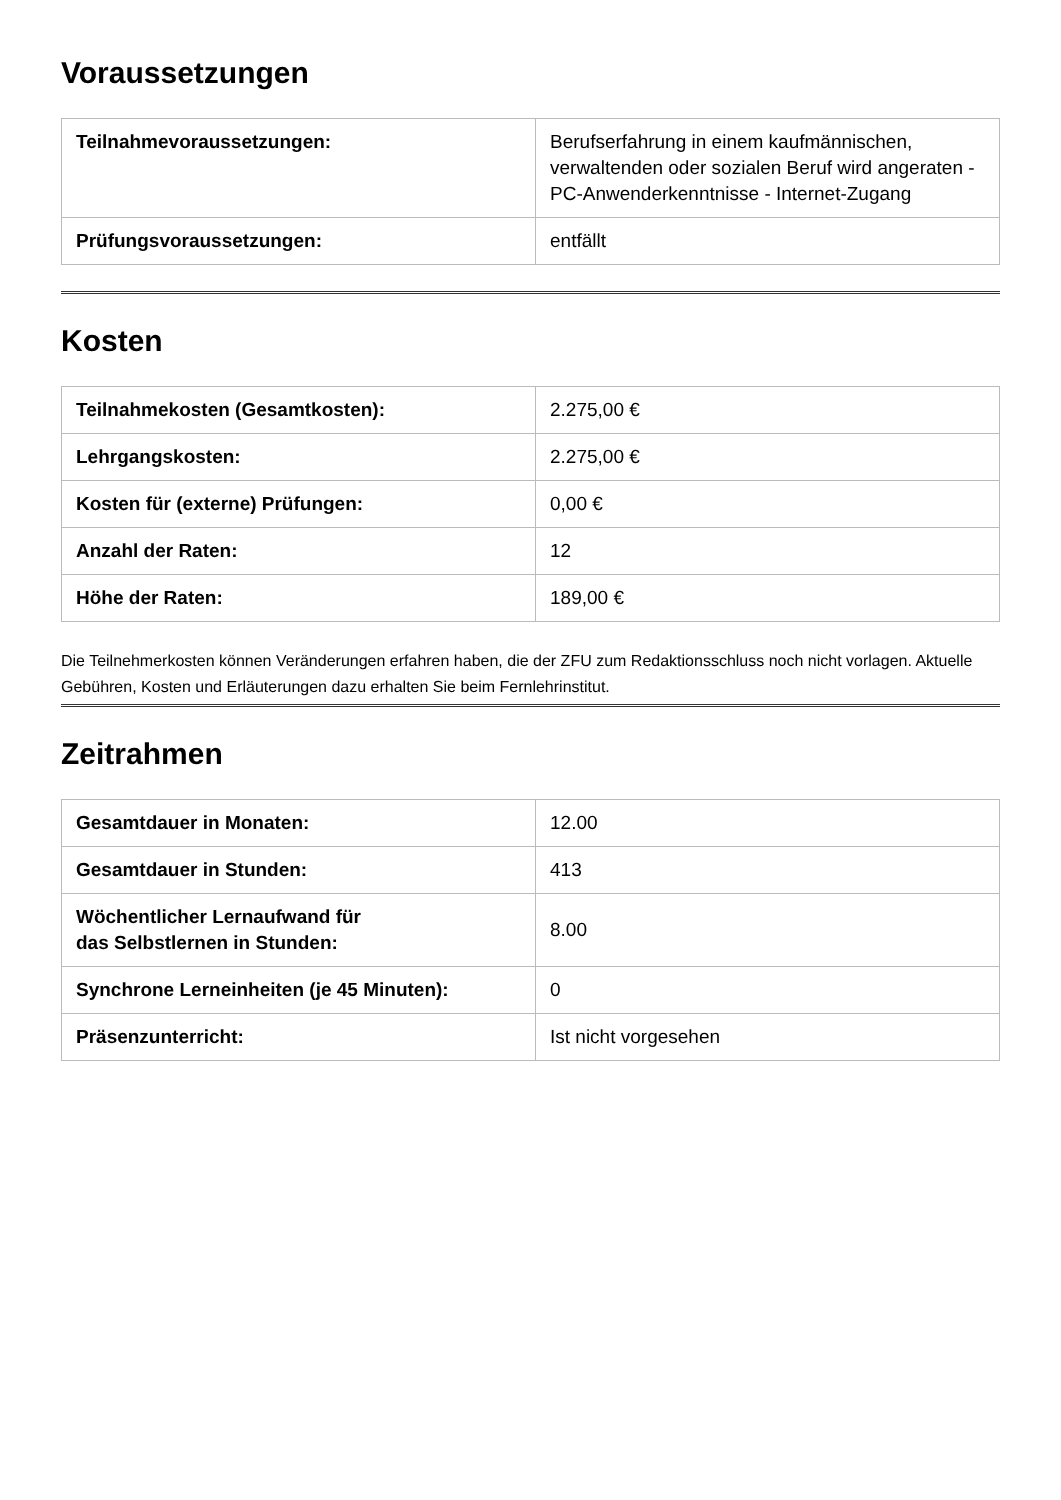Voraussetzungen
| Teilnahmevoraussetzungen: | Berufserfahrung in einem kaufmännischen, verwaltenden oder sozialen Beruf wird angeraten - PC-Anwenderkenntnisse - Internet-Zugang |
| Prüfungsvoraussetzungen: | entfällt |
Kosten
| Teilnahmekosten (Gesamtkosten): | 2.275,00 € |
| Lehrgangskosten: | 2.275,00 € |
| Kosten für (externe) Prüfungen: | 0,00 € |
| Anzahl der Raten: | 12 |
| Höhe der Raten: | 189,00 € |
Die Teilnehmerkosten können Veränderungen erfahren haben, die der ZFU zum Redaktionsschluss noch nicht vorlagen. Aktuelle Gebühren, Kosten und Erläuterungen dazu erhalten Sie beim Fernlehrinstitut.
Zeitrahmen
| Gesamtdauer in Monaten: | 12.00 |
| Gesamtdauer in Stunden: | 413 |
| Wöchentlicher Lernaufwand für das Selbstlernen in Stunden: | 8.00 |
| Synchrone Lerneinheiten (je 45 Minuten): | 0 |
| Präsenzunterricht: | Ist nicht vorgesehen |